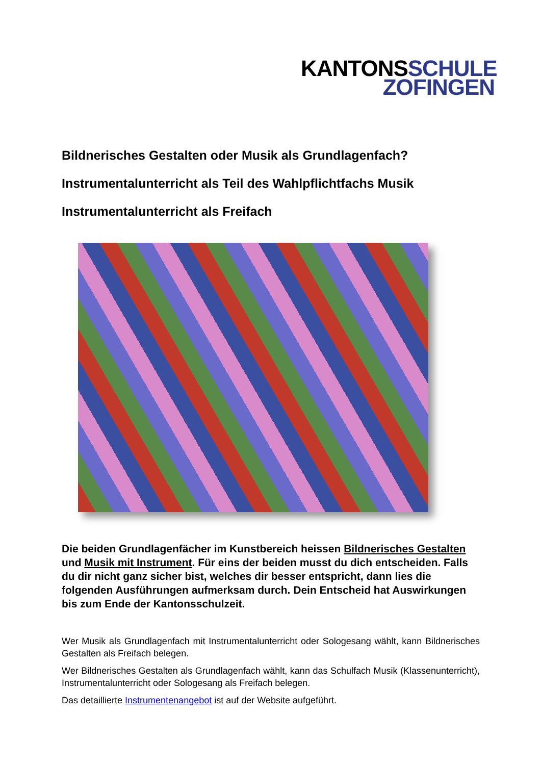KANTONSSCHULE
ZOFINGEN
Bildnerisches Gestalten oder Musik als Grundlagenfach?
Instrumentalunterricht als Teil des Wahlpflichtfachs Musik
Instrumentalunterricht als Freifach
Die beiden Grundlagenfächer im Kunstbereich heissen Bildnerisches Gestalten und Musik mit Instrument. Für eins der beiden musst du dich entscheiden. Falls du dir nicht ganz sicher bist, welches dir besser entspricht, dann lies die folgenden Ausführungen aufmerksam durch. Dein Entscheid hat Auswirkungen bis zum Ende der Kantonsschulzeit.
Wer Musik als Grundlagenfach mit Instrumentalunterricht oder Sologesang wählt, kann Bildnerisches Gestalten als Freifach belegen.
Wer Bildnerisches Gestalten als Grundlagenfach wählt, kann das Schulfach Musik (Klassenunterricht), Instrumentalunterricht oder Sologesang als Freifach belegen.
Das detaillierte Instrumentenangebot ist auf der Website aufgeführt.